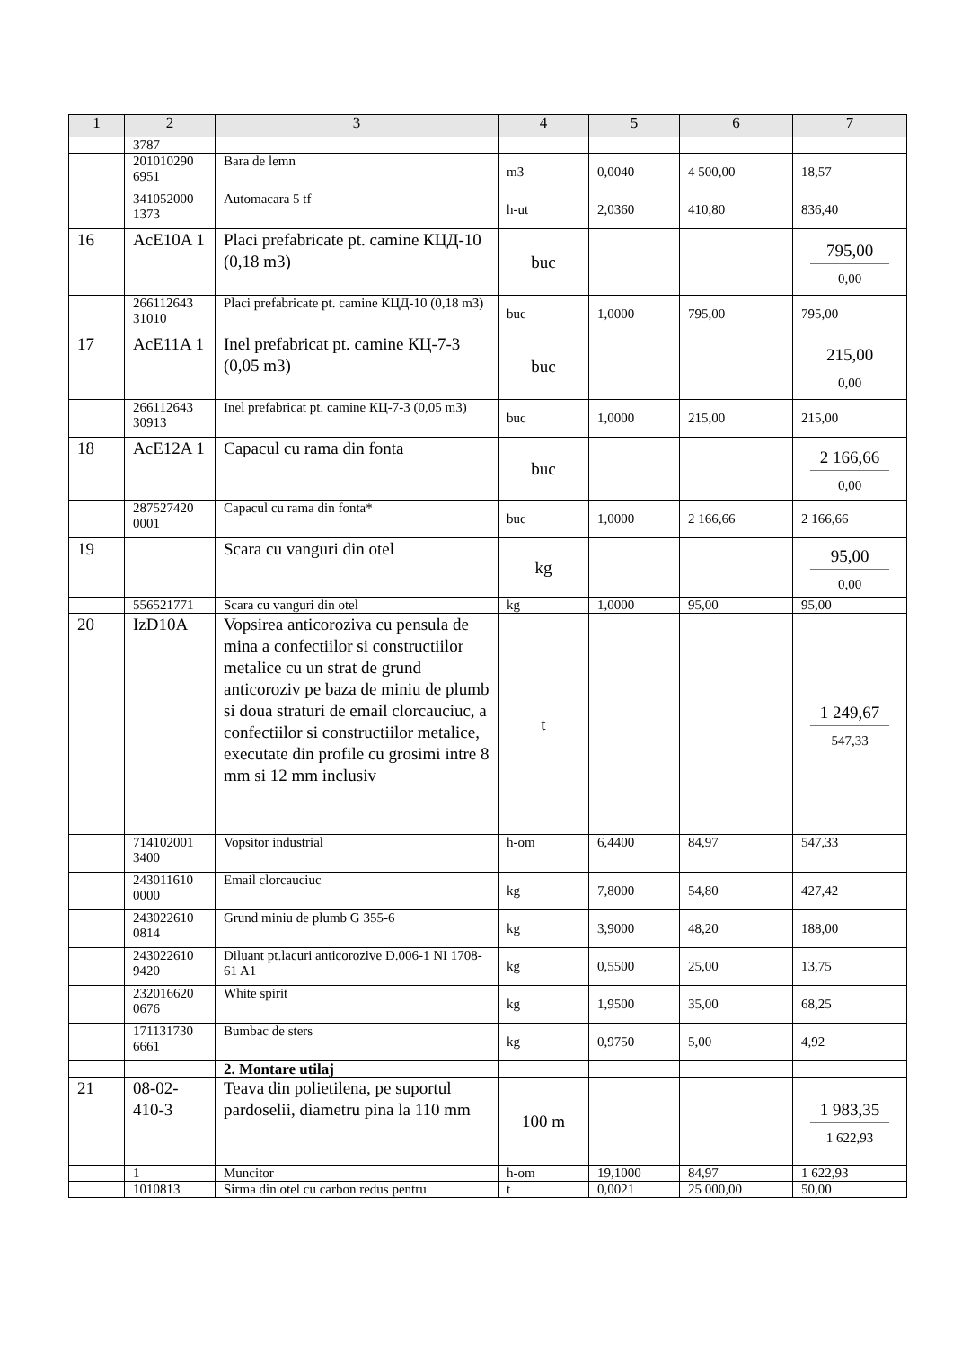| 1 | 2 | 3 | 4 | 5 | 6 | 7 |
| --- | --- | --- | --- | --- | --- | --- |
| | 3787 | | | | | |
| | 201010290 6951 | Bara de lemn | m3 | 0,0040 | 4 500,00 | 18,57 |
| | 341052000 1373 | Automacara 5 tf | h-ut | 2,0360 | 410,80 | 836,40 |
| 16 | AcE10A 1 | Placi prefabricate pt. camine КЦД-10 (0,18 m3) | buc | | | 795,00 0,00 |
| | 266112643 31010 | Placi prefabricate pt. camine КЦД-10 (0,18 m3) | buc | 1,0000 | 795,00 | 795,00 |
| 17 | AcE11A 1 | Inel prefabricat pt. camine КЦ-7-3 (0,05 m3) | buc | | | 215,00 0,00 |
| | 266112643 30913 | Inel prefabricat pt. camine КЦ-7-3 (0,05 m3) | buc | 1,0000 | 215,00 | 215,00 |
| 18 | AcE12A 1 | Capacul cu rama din fonta | buc | | | 2 166,66 0,00 |
| | 287527420 0001 | Capacul cu rama din fonta* | buc | 1,0000 | 2 166,66 | 2 166,66 |
| 19 | | Scara cu vanguri din otel | kg | | | 95,00 0,00 |
| | 556521771 | Scara cu vanguri din otel | kg | 1,0000 | 95,00 | 95,00 |
| 20 | IzD10A | Vopsirea anticoroziva cu pensula de mina a confectiilor si constructiilor metalice cu un strat de grund anticoroziv pe baza de miniu de plumb si doua straturi de email clorcauciuc, a confectiilor si constructiilor metalice, executate din profile cu grosimi intre 8 mm si 12 mm inclusiv | t | | | 1 249,67 547,33 |
| | 714102001 3400 | Vopsitor industrial | h-om | 6,4400 | 84,97 | 547,33 |
| | 243011610 0000 | Email clorcauciuc | kg | 7,8000 | 54,80 | 427,42 |
| | 243022610 0814 | Grund miniu de plumb G 355-6 | kg | 3,9000 | 48,20 | 188,00 |
| | 243022610 9420 | Diluant pt.lacuri anticorozive D.006-1 NI 1708-61 A1 | kg | 0,5500 | 25,00 | 13,75 |
| | 232016620 0676 | White spirit | kg | 1,9500 | 35,00 | 68,25 |
| | 171131730 6661 | Bumbac de sters | kg | 0,9750 | 5,00 | 4,92 |
| | | 2. Montare utilaj | | | | |
| 21 | 08-02-410-3 | Teava din polietilena, pe suportul pardoselii, diametru pina la 110 mm | 100 m | | | 1 983,35 1 622,93 |
| | 1 | Muncitor | h-om | 19,1000 | 84,97 | 1 622,93 |
| | 1010813 | Sirma din otel cu carbon redus pentru | t | 0,0021 | 25 000,00 | 50,00 |